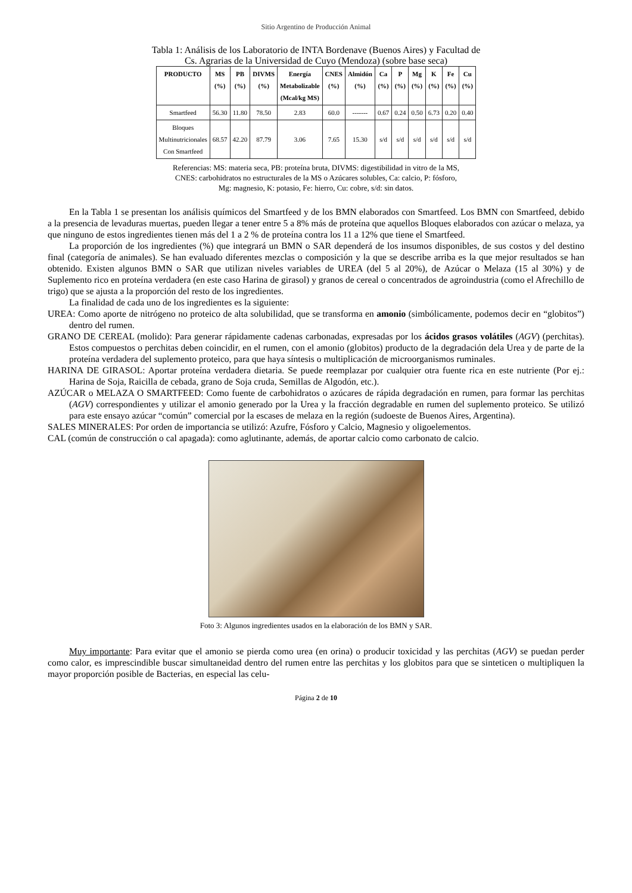Sitio Argentino de Producción Animal
Tabla 1: Análisis de los Laboratorio de INTA Bordenave (Buenos Aires) y Facultad de
Cs. Agrarias de la Universidad de Cuyo (Mendoza) (sobre base seca)
| PRODUCTO | MS (%) | PB (%) | DIVMS (%) | Energía Metabolizable (Mcal/kg MS) | CNES (%) | Almidón (%) | Ca (%) | P (%) | Mg (%) | K (%) | Fe (%) | Cu (%) |
| --- | --- | --- | --- | --- | --- | --- | --- | --- | --- | --- | --- | --- |
| Smartfeed | 56.30 | 11.80 | 78.50 | 2.83 | 60.0 | ------- | 0.67 | 0.24 | 0.50 | 6.73 | 0.20 | 0.40 |
| Bloques Multinutricionales Con Smartfeed | 68.57 | 42.20 | 87.79 | 3.06 | 7.65 | 15.30 | s/d | s/d | s/d | s/d | s/d | s/d |
Referencias: MS: materia seca, PB: proteína bruta, DIVMS: digestibilidad in vitro de la MS,
CNES: carbohidratos no estructurales de la MS o Azúcares solubles, Ca: calcio, P: fósforo,
Mg: magnesio, K: potasio, Fe: hierro, Cu: cobre, s/d: sin datos.
En la Tabla 1 se presentan los análisis químicos del Smartfeed y de los BMN elaborados con Smartfeed. Los BMN con Smartfeed, debido a la presencia de levaduras muertas, pueden llegar a tener entre 5 a 8% más de proteína que aquellos Bloques elaborados con azúcar o melaza, ya que ninguno de estos ingredientes tienen más del 1 a 2 % de proteína contra los 11 a 12% que tiene el Smartfeed.
La proporción de los ingredientes (%) que integrará un BMN o SAR dependerá de los insumos disponibles, de sus costos y del destino final (categoría de animales). Se han evaluado diferentes mezclas o composición y la que se describe arriba es la que mejor resultados se han obtenido. Existen algunos BMN o SAR que utilizan niveles variables de UREA (del 5 al 20%), de Azúcar o Melaza (15 al 30%) y de Suplemento rico en proteína verdadera (en este caso Harina de girasol) y granos de cereal o concentrados de agroindustria (como el Afrechillo de trigo) que se ajusta a la proporción del resto de los ingredientes.
La finalidad de cada uno de los ingredientes es la siguiente:
UREA: Como aporte de nitrógeno no proteico de alta solubilidad, que se transforma en amonio (simbólicamente, podemos decir en “globitos”) dentro del rumen.
GRANO DE CEREAL (molido): Para generar rápidamente cadenas carbonadas, expresadas por los ácidos grasos volátiles (AGV) (perchitas). Estos compuestos o perchitas deben coincidir, en el rumen, con el amonio (globitos) producto de la degradación dela Urea y de parte de la proteína verdadera del suplemento proteico, para que haya síntesis o multiplicación de microorganismos ruminales.
HARINA DE GIRASOL: Aportar proteína verdadera dietaria. Se puede reemplazar por cualquier otra fuente rica en este nutriente (Por ej.: Harina de Soja, Raicilla de cebada, grano de Soja cruda, Semillas de Algodón, etc.).
AZÚCAR o MELAZA O SMARTFEED: Como fuente de carbohidratos o azúcares de rápida degradación en rumen, para formar las perchitas (AGV) correspondientes y utilizar el amonio generado por la Urea y la fracción degradable en rumen del suplemento proteico. Se utilizó para este ensayo azúcar “común” comercial por la escases de melaza en la región (sudoeste de Buenos Aires, Argentina).
SALES MINERALES: Por orden de importancia se utilizó: Azufre, Fósforo y Calcio, Magnesio y oligoelementos.
CAL (común de construcción o cal apagada): como aglutinante, además, de aportar calcio como carbonato de calcio.
Foto 3: Algunos ingredientes usados en la elaboración de los BMN y SAR.
Muy importante: Para evitar que el amonio se pierda como urea (en orina) o producir toxicidad y las perchitas (AGV) se puedan perder como calor, es imprescindible buscar simultaneidad dentro del rumen entre las perchitas y los globitos para que se sinteticen o multipliquen la mayor proporción posible de Bacterias, en especial las celu-
Página 2 de 10